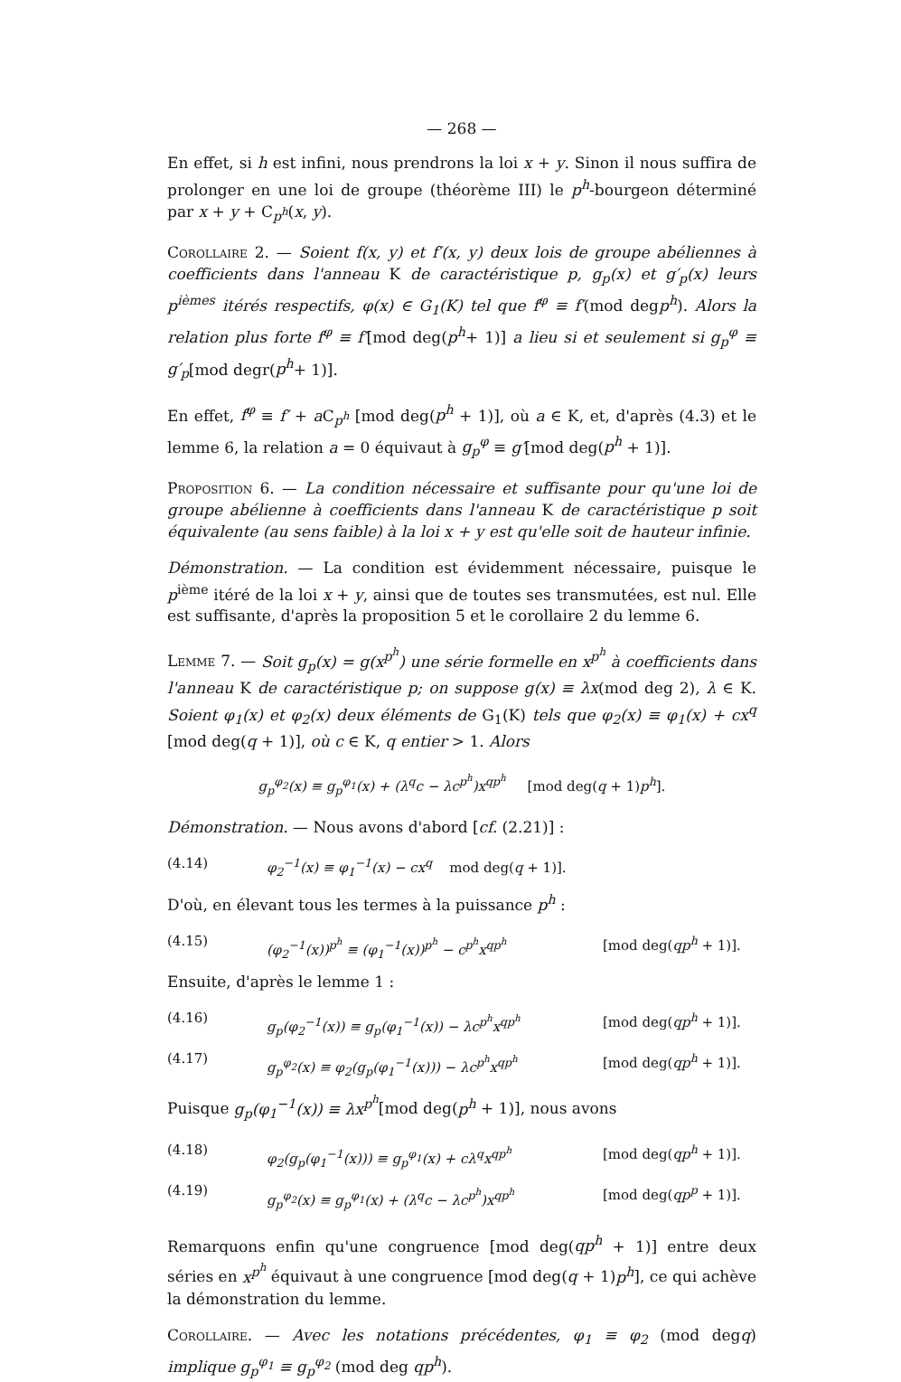— 268 —
En effet, si h est infini, nous prendrons la loi x + y. Sinon il nous suffira de prolonger en une loi de groupe (théorème III) le p<sup>h</sup>-bourgeon déterminé par x + y + C<sub>p<sup>h</sup></sub>(x, y).
Corollaire 2. — Soient f(x, y) et f′(x, y) deux lois de groupe abéliennes à coefficients dans l'anneau K de caractéristique p, g<sub>p</sub>(x) et g′<sub>p</sub>(x) leurs p<sup>ièmes</sup> itérés respectifs, φ(x) ∈ G<sub>1</sub>(K) tel que f<sup>φ</sup> ≡ f′(mod degp<sup>h</sup>). Alors la relation plus forte f<sup>φ</sup> ≡ f′[mod deg(p<sup>h</sup>+ 1)] a lieu si et seulement si g<sub>p</sub><sup>φ</sup> ≡ g′<sub>p</sub>[mod degr(p<sup>h</sup>+ 1)].
En effet, f<sup>φ</sup> ≡ f′ + a C<sub>p<sup>h</sup></sub> [mod deg(p<sup>h</sup> + 1)], où a ∈ K, et, d'après (4.3) et le lemme 6, la relation a = 0 équivaut à g<sub>p</sub><sup>φ</sup> ≡ g′[mod deg(p<sup>h</sup> + 1)].
Proposition 6. — La condition nécessaire et suffisante pour qu'une loi de groupe abélienne à coefficients dans l'anneau K de caractéristique p soit équivalente (au sens faible) à la loi x + y est qu'elle soit de hauteur infinie.
Démonstration. — La condition est évidemment nécessaire, puisque le p<sup>ième</sup> itéré de la loi x + y, ainsi que de toutes ses transmutées, est nul. Elle est suffisante, d'après la proposition 5 et le corollaire 2 du lemme 6.
Lemme 7. — Soit g<sub>p</sub>(x) = g(x<sup>p<sup>h</sup></sup>) une série formelle en x<sup>p<sup>h</sup></sup> à coefficients dans l'anneau K de caractéristique p; on suppose g(x) ≡ λx(mod deg 2), λ ∈ K. Soient φ<sub>1</sub>(x) et φ<sub>2</sub>(x) deux éléments de G<sub>1</sub>(K) tels que φ<sub>2</sub>(x) ≡ φ<sub>1</sub>(x) + cx<sup>q</sup> [mod deg(q + 1)], où c ∈ K, q entier > 1. Alors
g<sub>p</sub><sup>φ<sub>2</sub></sup>(x) ≡ g<sub>p</sub><sup>φ<sub>1</sub></sup>(x) + (λ<sup>q</sup>c − λc<sup>p<sup>h</sup></sup>)x<sup>qp<sup>h</sup></sup> [mod deg(q + 1)p<sup>h</sup>].
Démonstration. — Nous avons d'abord [cf. (2.21)] :
(4.14) φ<sub>2</sub><sup>−1</sup>(x) ≡ φ<sub>1</sub><sup>−1</sup>(x) − cx<sup>q</sup> mod deg(q + 1)].
D'où, en élevant tous les termes à la puissance p<sup>h</sup> :
(4.15) (φ<sub>2</sub><sup>−1</sup>(x))<sup>p<sup>h</sup></sup> ≡ (φ<sub>1</sub><sup>−1</sup>(x))<sup>p<sup>h</sup></sup> − c<sup>p<sup>h</sup></sup>x<sup>qp<sup>h</sup></sup> [mod deg(qp<sup>h</sup> + 1)].
Ensuite, d'après le lemme 1 :
(4.16) g<sub>p</sub>(φ<sub>2</sub><sup>−1</sup>(x)) ≡ g<sub>p</sub>(φ<sub>1</sub><sup>−1</sup>(x)) − λc<sup>p<sup>h</sup></sup>x<sup>qp<sup>h</sup></sup> [mod deg(qp<sup>h</sup> + 1)].
(4.17) g<sub>p</sub><sup>φ<sub>2</sub></sup>(x) ≡ φ<sub>2</sub>(g<sub>p</sub>(φ<sub>1</sub><sup>−1</sup>(x))) − λc<sup>p<sup>h</sup></sup>x<sup>qp<sup>h</sup></sup> [mod deg(qp<sup>h</sup> + 1)].
Puisque g<sub>p</sub>(φ<sub>1</sub><sup>−1</sup>(x)) ≡ λx<sup>p<sup>h</sup></sup>[mod deg(p<sup>h</sup> + 1)], nous avons
(4.18) φ<sub>2</sub>(g<sub>p</sub>(φ<sub>1</sub><sup>−1</sup>(x))) ≡ g<sub>p</sub><sup>φ<sub>1</sub></sup>(x) + cλ<sup>q</sup>x<sup>qp<sup>h</sup></sup> [mod deg(qp<sup>h</sup> + 1)].
(4.19) g<sub>p</sub><sup>φ<sub>2</sub></sup>(x) ≡ g<sub>p</sub><sup>φ<sub>1</sub></sup>(x) + (λ<sup>q</sup>c − λc<sup>p<sup>h</sup></sup>)x<sup>qp<sup>h</sup></sup> [mod deg(qp<sup>p</sup> + 1)].
Remarquons enfin qu'une congruence [mod deg(qp<sup>h</sup> + 1)] entre deux séries en x<sup>p<sup>h</sup></sup> équivaut à une congruence [mod deg(q + 1)p<sup>h</sup>], ce qui achève la démonstration du lemme.
Corollaire. — Avec les notations précédentes, φ<sub>1</sub> ≡ φ<sub>2</sub> (mod degq) implique g<sub>p</sub><sup>φ<sub>1</sub></sup> ≡ g<sub>p</sub><sup>φ<sub>2</sub></sup> (mod deg qp<sup>h</sup>).